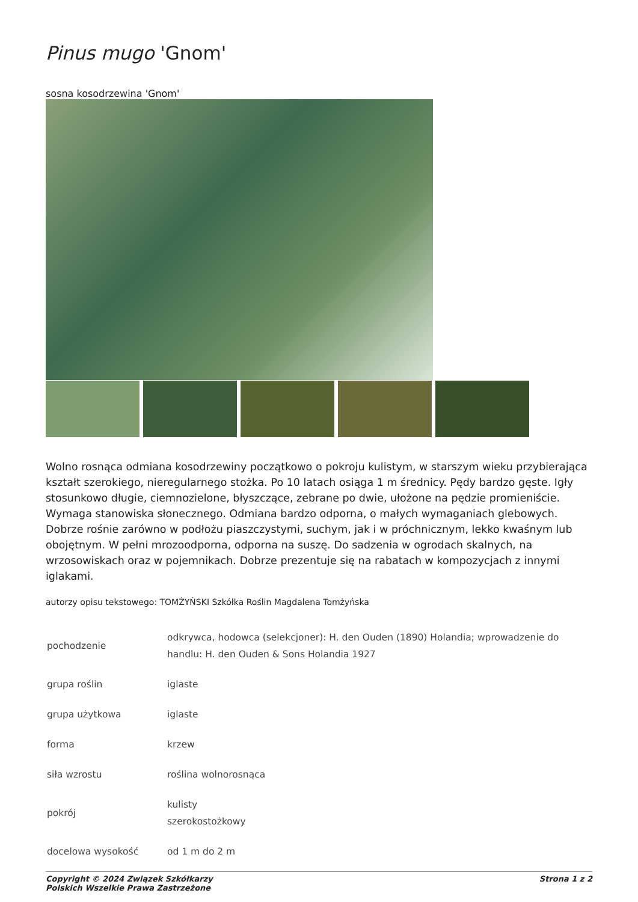Pinus mugo 'Gnom'
sosna kosodrzewina 'Gnom'
Wolno rosnąca odmiana kosodrzewiny początkowo o pokroju kulistym, w starszym wieku przybierająca kształt szerokiego, nieregularnego stożka. Po 10 latach osiąga 1 m średnicy. Pędy bardzo gęste. Igły stosunkowo długie, ciemnozielone, błyszczące, zebrane po dwie, ułożone na pędzie promieniście. Wymaga stanowiska słonecznego. Odmiana bardzo odporna, o małych wymaganiach glebowych. Dobrze rośnie zarówno w podłożu piaszczystymi, suchym, jak i w próchnicznym, lekko kwaśnym lub obojętnym. W pełni mrozoodporna, odporna na suszę. Do sadzenia w ogrodach skalnych, na wrzosowiskach oraz w pojemnikach. Dobrze prezentuje się na rabatach w kompozycjach z innymi iglakami.
autorzy opisu tekstowego: TOMŻYŃSKI Szkółka Roślin Magdalena Tomżyńska
| pochodzenie | odkrywca, hodowca (selekcjoner): H. den Ouden (1890) Holandia; wprowadzenie do handlu: H. den Ouden & Sons Holandia 1927 |
| grupa roślin | iglaste |
| grupa użytkowa | iglaste |
| forma | krzew |
| siła wzrostu | roślina wolnorosnąca |
| pokrój | kulisty szerokostożkowy |
| docelowa wysokość | od 1 m do 2 m |
Copyright © 2024 Związek Szkółkarzy
Polskich Wszelkie Prawa Zastrzeżone
Strona 1 z 2